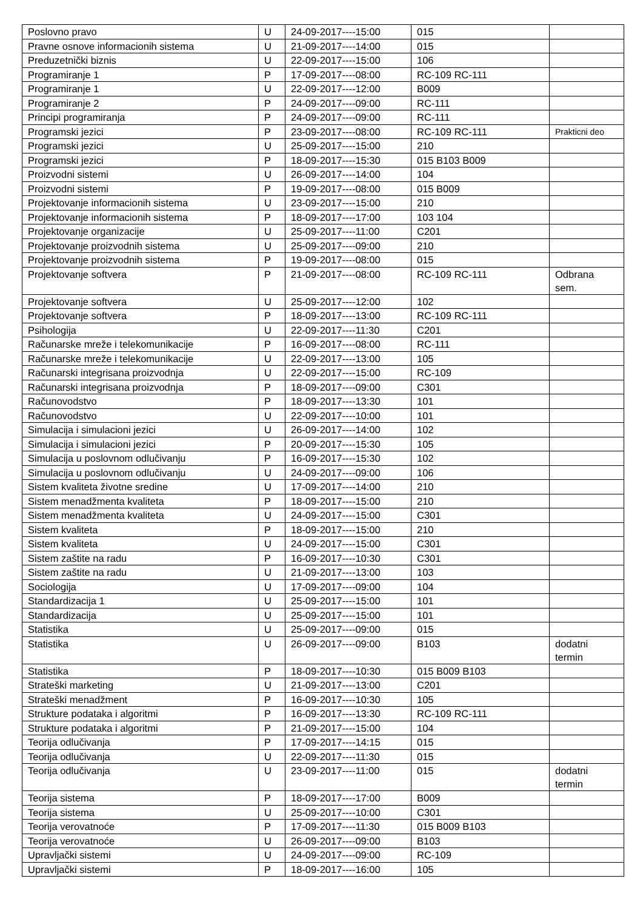| Poslovno pravo | U | 24-09-2017----15:00 | 015 | |
| Pravne osnove informacionih sistema | U | 21-09-2017----14:00 | 015 | |
| Preduzetnički biznis | U | 22-09-2017----15:00 | 106 | |
| Programiranje 1 | P | 17-09-2017----08:00 | RC-109 RC-111 | |
| Programiranje 1 | U | 22-09-2017----12:00 | B009 | |
| Programiranje 2 | P | 24-09-2017----09:00 | RC-111 | |
| Principi programiranja | P | 24-09-2017----09:00 | RC-111 | |
| Programski jezici | P | 23-09-2017----08:00 | RC-109 RC-111 | Prakticni deo |
| Programski jezici | U | 25-09-2017----15:00 | 210 | |
| Programski jezici | P | 18-09-2017----15:30 | 015 B103 B009 | |
| Proizvodni sistemi | U | 26-09-2017----14:00 | 104 | |
| Proizvodni sistemi | P | 19-09-2017----08:00 | 015 B009 | |
| Projektovanje informacionih sistema | U | 23-09-2017----15:00 | 210 | |
| Projektovanje informacionih sistema | P | 18-09-2017----17:00 | 103 104 | |
| Projektovanje organizacije | U | 25-09-2017----11:00 | C201 | |
| Projektovanje proizvodnih sistema | U | 25-09-2017----09:00 | 210 | |
| Projektovanje proizvodnih sistema | P | 19-09-2017----08:00 | 015 | |
| Projektovanje softvera | P | 21-09-2017----08:00 | RC-109 RC-111 | Odbrana sem. |
| Projektovanje softvera | U | 25-09-2017----12:00 | 102 | |
| Projektovanje softvera | P | 18-09-2017----13:00 | RC-109 RC-111 | |
| Psihologija | U | 22-09-2017----11:30 | C201 | |
| Računarske mreže i telekomunikacije | P | 16-09-2017----08:00 | RC-111 | |
| Računarske mreže i telekomunikacije | U | 22-09-2017----13:00 | 105 | |
| Računarski integrisana proizvodnja | U | 22-09-2017----15:00 | RC-109 | |
| Računarski integrisana proizvodnja | P | 18-09-2017----09:00 | C301 | |
| Računovodstvo | P | 18-09-2017----13:30 | 101 | |
| Računovodstvo | U | 22-09-2017----10:00 | 101 | |
| Simulacija i simulacioni jezici | U | 26-09-2017----14:00 | 102 | |
| Simulacija i simulacioni jezici | P | 20-09-2017----15:30 | 105 | |
| Simulacija u poslovnom odlučivanju | P | 16-09-2017----15:30 | 102 | |
| Simulacija u poslovnom odlučivanju | U | 24-09-2017----09:00 | 106 | |
| Sistem kvaliteta životne sredine | U | 17-09-2017----14:00 | 210 | |
| Sistem menadžmenta kvaliteta | P | 18-09-2017----15:00 | 210 | |
| Sistem menadžmenta kvaliteta | U | 24-09-2017----15:00 | C301 | |
| Sistem kvaliteta | P | 18-09-2017----15:00 | 210 | |
| Sistem kvaliteta | U | 24-09-2017----15:00 | C301 | |
| Sistem zaštite na radu | P | 16-09-2017----10:30 | C301 | |
| Sistem zaštite na radu | U | 21-09-2017----13:00 | 103 | |
| Sociologija | U | 17-09-2017----09:00 | 104 | |
| Standardizacija 1 | U | 25-09-2017----15:00 | 101 | |
| Standardizacija | U | 25-09-2017----15:00 | 101 | |
| Statistika | U | 25-09-2017----09:00 | 015 | |
| Statistika | U | 26-09-2017----09:00 | B103 | dodatni termin |
| Statistika | P | 18-09-2017----10:30 | 015 B009 B103 | |
| Strateški marketing | U | 21-09-2017----13:00 | C201 | |
| Strateški menadžment | P | 16-09-2017----10:30 | 105 | |
| Strukture podataka i algoritmi | P | 16-09-2017----13:30 | RC-109 RC-111 | |
| Strukture podataka i algoritmi | P | 21-09-2017----15:00 | 104 | |
| Teorija odlučivanja | P | 17-09-2017----14:15 | 015 | |
| Teorija odlučivanja | U | 22-09-2017----11:30 | 015 | |
| Teorija odlučivanja | U | 23-09-2017----11:00 | 015 | dodatni termin |
| Teorija sistema | P | 18-09-2017----17:00 | B009 | |
| Teorija sistema | U | 25-09-2017----10:00 | C301 | |
| Teorija verovatnoće | P | 17-09-2017----11:30 | 015 B009 B103 | |
| Teorija verovatnoće | U | 26-09-2017----09:00 | B103 | |
| Upravljački sistemi | U | 24-09-2017----09:00 | RC-109 | |
| Upravljački sistemi | P | 18-09-2017----16:00 | 105 | |